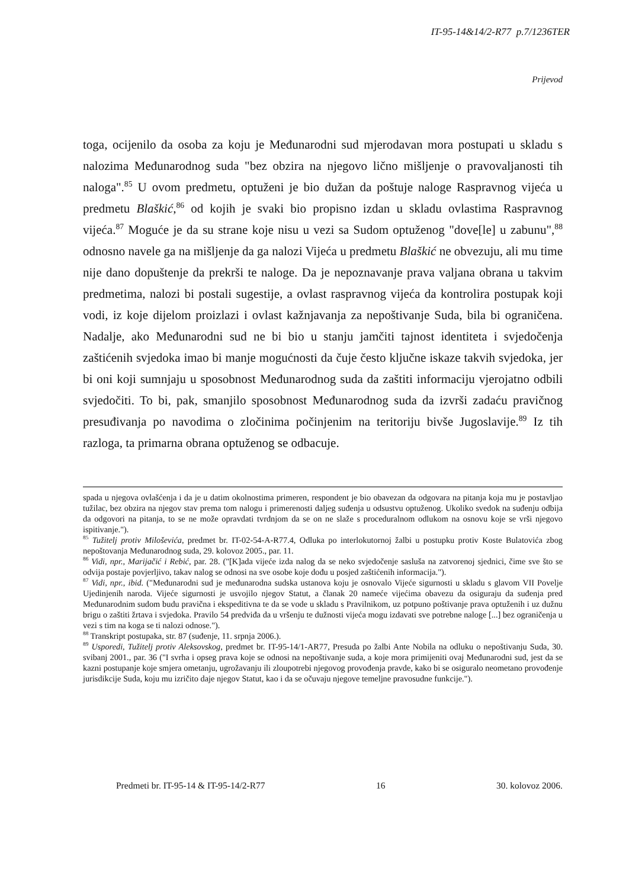IT-95-14&14/2-R77 p.7/1236TER
Prijevod
toga, ocijenilo da osoba za koju je Međunarodni sud mjerodavan mora postupati u skladu s nalozima Međunarodnog suda "bez obzira na njegovo lično mišljenje o pravovaljanosti tih naloga".<sup>85</sup> U ovom predmetu, optuženi je bio dužan da poštuje naloge Raspravnog vijeća u predmetu Blaškić,<sup>86</sup> od kojih je svaki bio propisno izdan u skladu ovlastima Raspravnog vijeća.<sup>87</sup> Moguće je da su strane koje nisu u vezi sa Sudom optuženog "dove[le] u zabunu",<sup>88</sup> odnosno navele ga na mišljenje da ga nalozi Vijeća u predmetu Blaškić ne obvezuju, ali mu time nije dano dopuštenje da prekrši te naloge. Da je nepoznavanje prava valjana obrana u takvim predmetima, nalozi bi postali sugestije, a ovlast raspravnog vijeća da kontrolira postupak koji vodi, iz koje dijelom proizlazi i ovlast kažnjavanja za nepoštivanje Suda, bila bi ograničena. Nadalje, ako Međunarodni sud ne bi bio u stanju jamčiti tajnost identiteta i svjedočenja zaštićenih svjedoka imao bi manje mogućnosti da čuje često ključne iskaze takvih svjedoka, jer bi oni koji sumnjaju u sposobnost Međunarodnog suda da zaštiti informaciju vjerojatno odbili svjedočiti. To bi, pak, smanjilo sposobnost Međunarodnog suda da izvrši zadaću pravičnog presuđivanja po navodima o zločinima počinjenim na teritoriju bivše Jugoslavije.<sup>89</sup> Iz tih razloga, ta primarna obrana optuženog se odbacuje.
spada u njegova ovlašćenja i da je u datim okolnostima primeren, respondent je bio obavezan da odgovara na pitanja koja mu je postavljao tužilac, bez obzira na njegov stav prema tom nalogu i primerenosti daljeg suđenja u odsustvu optuženog. Ukoliko svedok na suđenju odbija da odgovori na pitanja, to se ne može opravdati tvrdnjom da se on ne slaže s proceduralnom odlukom na osnovu koje se vrši njegovo ispitivanje.").
<sup>85</sup> Tužitelj protiv Miloševića, predmet br. IT-02-54-A-R77.4, Odluka po interlokutornoj žalbi u postupku protiv Koste Bulatovića zbog nepoštovanja Međunarodnog suda, 29. kolovoz 2005., par. 11.
<sup>86</sup> Vidi, npr., Marijačić i Rebić, par. 28. ("[K]ada vijeće izda nalog da se neko svjedočenje sasluša na zatvorenoj sjednici, čime sve što se odvija postaje povjerljivo, takav nalog se odnosi na sve osobe koje dođu u posjed zaštićenih informacija.").
<sup>87</sup> Vidi, npr., ibid. ("Međunarodni sud je međunarodna sudska ustanova koju je osnovalo Vijeće sigurnosti u skladu s glavom VII Povelje Ujedinjenih naroda. Vijeće sigurnosti je usvojilo njegov Statut, a članak 20 nameće vijećima obavezu da osiguraju da suđenja pred Međunarodnim sudom budu pravična i ekspeditivna te da se vode u skladu s Pravilnikom, uz potpuno poštivanje prava optuženih i uz dužnu brigu o zaštiti žrtava i svjedoka. Pravilo 54 predviđa da u vršenju te dužnosti vijeća mogu izdavati sve potrebne naloge [...] bez ograničenja u vezi s tim na koga se ti nalozi odnose.").
<sup>88</sup> Transkript postupaka, str. 87 (suđenje, 11. srpnja 2006.).
<sup>89</sup> Usporedi, Tužitelj protiv Aleksovskog, predmet br. IT-95-14/1-AR77, Presuda po žalbi Ante Nobila na odluku o nepoštivanju Suda, 30. svibanj 2001., par. 36 ("I svrha i opseg prava koje se odnosi na nepoštivanje suda, a koje mora primijeniti ovaj Međunarodni sud, jest da se kazni postupanje koje smjera ometanju, ugrožavanju ili zloupotrebi njegovog provođenja pravde, kako bi se osiguralo neometano provođenje jurisdikcije Suda, koju mu izričito daje njegov Statut, kao i da se očuvaju njegove temeljne pravosudne funkcije.").
Predmeti br. IT-95-14 & IT-95-14/2-R77 16 30. kolovoz 2006.